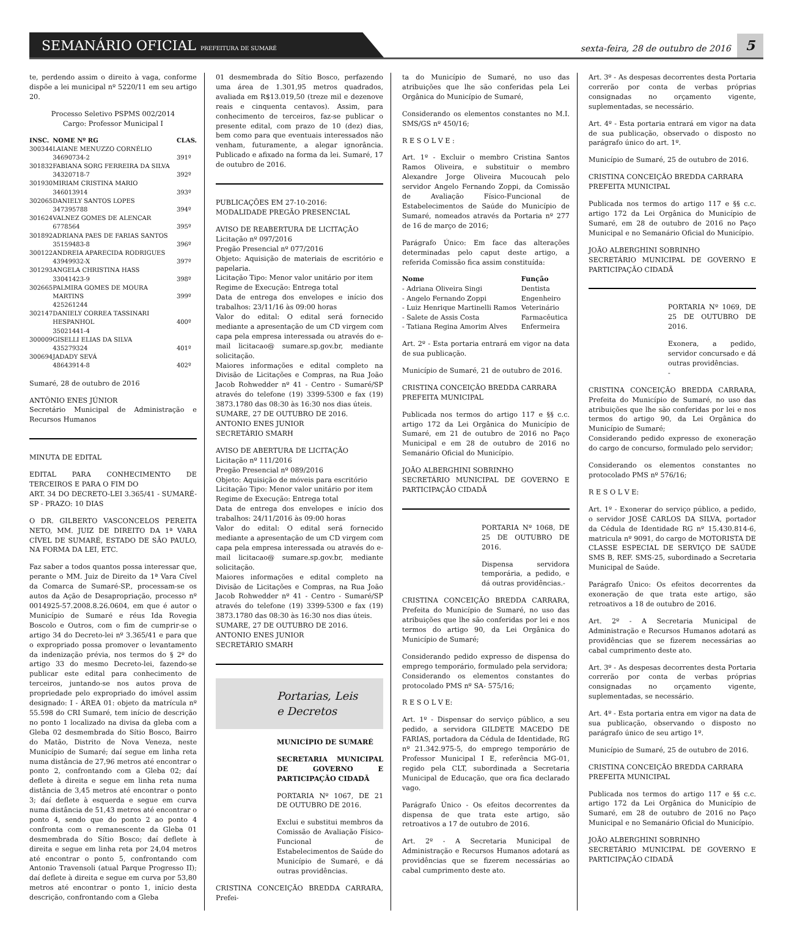SEMANÁRIO OFICIAL PREFEITURA DE SUMARÉ
sexta-feira, 28 de outubro de 2016
5
te, perdendo assim o direito à vaga, conforme dispõe a lei municipal nº 5220/11 em seu artigo 20.
Processo Seletivo PSPMS 002/2014
Cargo: Professor Municipal I
| INSC. | NOME Nº RG | CLAS. |
| --- | --- | --- |
| 300344 | LAIANE MENUZZO CORNÉLIO 34690734-2 | 391º |
| 301832 | FABIANA SORG FERREIRA DA SILVA 34320718-7 | 392º |
| 301930 | MIRIAM CRISTINA MARIO 346013914 | 393º |
| 302065 | DANIELY SANTOS LOPES 347395788 | 394º |
| 301624 | VALNEZ GOMES DE ALENCAR 6778564 | 395º |
| 301892 | ADRIANA PAES DE FARIAS SANTOS 35159483-8 | 396º |
| 300122 | ANDREIA APARECIDA RODRIGUES 43949932-X | 397º |
| 301293 | ANGELA CHRISTINA HASS 33041423-9 | 398º |
| 302665 | PALMIRA GOMES DE MOURA MARTINS 425261244 | 399º |
| 302147 | DANIELY CORREA TASSINARI HESPANHOL 35021441-4 | 400º |
| 300009 | GISELLI ELIAS DA SILVA 435279324 | 401º |
| 300694 | JADADY SEVÁ 48643914-8 | 402º |
Sumaré, 28 de outubro de 2016
ANTÔNIO ENES JÚNIOR
Secretário Municipal de Administração e Recursos Humanos
MINUTA DE EDITAL
EDITAL PARA CONHECIMENTO DE TERCEIROS E PARA O FIM DO
ART. 34 DO DECRETO-LEI 3.365/41 - SUMARÉ-SP - PRAZO: 10 DIAS
O DR. GILBERTO VASCONCELOS PEREITA NETO, MM. JUIZ DE DIREITO DA 1ª VARA CÍVEL DE SUMARÉ, ESTADO DE SÃO PAULO, NA FORMA DA LEI, ETC.
Faz saber a todos quantos possa interessar que, perante o MM. Juiz de Direito da 1ª Vara Cível da Comarca de Sumaré-SP., processam-se os autos da Ação de Desapropriação, processo nº 0014925-57.2008.8.26.0604, em que é autor o Município de Sumaré e réus Ida Rovegia Boscolo e Outros, com o fim de cumprir-se o artigo 34 do Decreto-lei nº 3.365/41 e para que o expropriado possa promover o levantamento da indenização prévia, nos termos do § 2º do artigo 33 do mesmo Decreto-lei, fazendo-se publicar este edital para conhecimento de terceiros, juntando-se nos autos prova de propriedade pelo expropriado do imóvel assim designado: I - ÁREA 01: objeto da matrícula nº 55.598 do CRI Sumaré, tem início de descrição no ponto 1 localizado na divisa da gleba com a Gleba 02 desmembrada do Sítio Bosco, Bairro do Matão, Distrito de Nova Veneza, neste Município de Sumaré; daí segue em linha reta numa distância de 27,96 metros até encontrar o ponto 2, confrontando com a Gleba 02; daí deflete à direita e segue em linha reta numa distância de 3,45 metros até encontrar o ponto 3; daí deflete à esquerda e segue em curva numa distância de 51,43 metros até encontrar o ponto 4, sendo que do ponto 2 ao ponto 4 confronta com o remanescente da Gleba 01 desmembrada do Sítio Bosco; daí deflete à direita e segue em linha reta por 24,04 metros até encontrar o ponto 5, confrontando com Antonio Travensoli (atual Parque Progresso II); daí deflete à direita e segue em curva por 53,80 metros até encontrar o ponto 1, início desta descrição, confrontando com a Gleba
01 desmembrada do Sítio Bosco, perfazendo uma área de 1.301,95 metros quadrados, avaliada em R$13.019,50 (treze mil e dezenove reais e cinquenta centavos). Assim, para conhecimento de terceiros, faz-se publicar o presente edital, com prazo de 10 (dez) dias, bem como para que eventuais interessados não venham, futuramente, a alegar ignorância. Publicado e afixado na forma da lei. Sumaré, 17 de outubro de 2016.
PUBLICAÇÕES EM 27-10-2016:
MODALIDADE PREGÃO PRESENCIAL
AVISO DE REABERTURA DE LICITAÇÃO
Licitação nº 097/2016
Pregão Presencial nº 077/2016
Objeto: Aquisição de materiais de escritório e papelaria.
Licitação Tipo: Menor valor unitário por item
Regime de Execução: Entrega total
Data de entrega dos envelopes e início dos trabalhos: 23/11/16 às 09:00 horas
Valor do edital: O edital será fornecido mediante a apresentação de um CD virgem com capa pela empresa interessada ou através do e-mail licitacao@ sumare.sp.gov.br, mediante solicitação.
Maiores informações e edital completo na Divisão de Licitações e Compras, na Rua João Jacob Rohwedder nº 41 - Centro - Sumaré/SP através do telefone (19) 3399-5300 e fax (19) 3873.1780 das 08:30 às 16:30 nos dias úteis.
SUMARE, 27 DE OUTUBRO DE 2016.
ANTONIO ENES JUNIOR
SECRETÁRIO SMARH
AVISO DE ABERTURA DE LICITAÇÃO
Licitação nº 111/2016
Pregão Presencial nº 089/2016
Objeto: Aquisição de móveis para escritório
Licitação Tipo: Menor valor unitário por item
Regime de Execução: Entrega total
Data de entrega dos envelopes e início dos trabalhos: 24/11/2016 às 09:00 horas
Valor do edital: O edital será fornecido mediante a apresentação de um CD virgem com capa pela empresa interessada ou através do e-mail licitacao@ sumare.sp.gov.br, mediante solicitação.
Maiores informações e edital completo na Divisão de Licitações e Compras, na Rua João Jacob Rohwedder nº 41 - Centro - Sumaré/SP através do telefone (19) 3399-5300 e fax (19) 3873.1780 das 08:30 às 16:30 nos dias úteis.
SUMARE, 27 DE OUTUBRO DE 2016.
ANTONIO ENES JUNIOR
SECRETÁRIO SMARH
Portarias, Leis
e Decretos
MUNICÍPIO DE SUMARÉ
SECRETARIA MUNICIPAL DE GOVERNO E PARTICIPAÇÃO CIDADÃ
PORTARIA Nº 1067, DE 21 DE OUTUBRO DE 2016.
Exclui e substitui membros da Comissão de Avaliação Físico-Funcional de Estabelecimentos de Saúde do Município de Sumaré, e dá outras providências.
CRISTINA CONCEIÇÃO BREDDA CARRARA, Prefei-
ta do Município de Sumaré, no uso das atribuições que lhe são conferidas pela Lei Orgânica do Município de Sumaré,
Considerando os elementos constantes no M.I. SMS/GS nº 450/16;
R E S O L V E :
Art. 1º - Excluir o membro Cristina Santos Ramos Oliveira, e substituir o membro Alexandre Jorge Oliveira Mucoucah pelo servidor Angelo Fernando Zoppi, da Comissão de Avaliação Físico-Funcional de Estabelecimentos de Saúde do Município de Sumaré, nomeados através da Portaria nº 277 de 16 de março de 2016;
Parágrafo Único: Em face das alterações determinadas pelo caput deste artigo, a referida Comissão fica assim constituída:
| Nome | Função |
| --- | --- |
| - Adriana Oliveira Singi | Dentista |
| - Angelo Fernando Zoppi | Engenheiro |
| - Luiz Henrique Martinelli Ramos | Veterinário |
| - Salete de Assis Costa | Farmacêutica |
| - Tatiana Regina Amorim Alves | Enfermeira |
Art. 2º - Esta portaria entrará em vigor na data de sua publicação.
Município de Sumaré, 21 de outubro de 2016.
CRISTINA CONCEIÇÃO BREDDA CARRARA
PREFEITA MUNICIPAL
Publicada nos termos do artigo 117 e §§ c.c. artigo 172 da Lei Orgânica do Município de Sumaré, em 21 de outubro de 2016 no Paço Municipal e em 28 de outubro de 2016 no Semanário Oficial do Município.
JOÃO ALBERGHINI SOBRINHO
SECRETÁRIO MUNICIPAL DE GOVERNO E PARTICIPAÇÃO CIDADÃ
PORTARIA Nº 1068, DE 25 DE OUTUBRO DE 2016.
Dispensa servidora temporária, a pedido, e dá outras providências.-
CRISTINA CONCEIÇÃO BREDDA CARRARA, Prefeita do Município de Sumaré, no uso das atribuições que lhe são conferidas por lei e nos termos do artigo 90, da Lei Orgânica do Município de Sumaré;
Considerando pedido expresso de dispensa do emprego temporário, formulado pela servidora;
Considerando os elementos constantes do protocolado PMS nº SA- 575/16;
R E S O L V E:
Art. 1º - Dispensar do serviço público, a seu pedido, a servidora GILDETE MACEDO DE FARIAS, portadora da Cédula de Identidade, RG nº 21.342.975-5, do emprego temporário de Professor Municipal I E, referência MG-01, regido pela CLT, subordinada a Secretaria Municipal de Educação, que ora fica declarado vago.
Parágrafo Único - Os efeitos decorrentes da dispensa de que trata este artigo, são retroativos a 17 de outubro de 2016.
Art. 2º - A Secretaria Municipal de Administração e Recursos Humanos adotará as providências que se fizerem necessárias ao cabal cumprimento deste ato.
Art. 3º - As despesas decorrentes desta Portaria correrão por conta de verbas próprias consignadas no orçamento vigente, suplementadas, se necessário.
Art. 4º - Esta portaria entrará em vigor na data de sua publicação, observado o disposto no parágrafo único do art. 1º.
Município de Sumaré, 25 de outubro de 2016.
CRISTINA CONCEIÇÃO BREDDA CARRARA
PREFEITA MUNICIPAL
Publicada nos termos do artigo 117 e §§ c.c. artigo 172 da Lei Orgânica do Município de Sumaré, em 28 de outubro de 2016 no Paço Municipal e no Semanário Oficial do Município.
JOÃO ALBERGHINI SOBRINHO
SECRETÁRIO MUNICIPAL DE GOVERNO E PARTICIPAÇÃO CIDADÃ
PORTARIA Nº 1069, DE 25 DE OUTUBRO DE 2016.
Exonera, a pedido, servidor concursado e dá outras providências.
-
CRISTINA CONCEIÇÃO BREDDA CARRARA, Prefeita do Município de Sumaré, no uso das atribuições que lhe são conferidas por lei e nos termos do artigo 90, da Lei Orgânica do Município de Sumaré;
Considerando pedido expresso de exoneração do cargo de concurso, formulado pelo servidor;
Considerando os elementos constantes no protocolado PMS nº 576/16;
R E S O L V E:
Art. 1º - Exonerar do serviço público, a pedido, o servidor JOSÉ CARLOS DA SILVA, portador da Cédula de Identidade RG nº 15.430.814-6, matricula nº 9091, do cargo de MOTORISTA DE CLASSE ESPECIAL DE SERVIÇO DE SAÚDE SMS B, REF. SMS-25, subordinado a Secretaria Municipal de Saúde.
Parágrafo Único: Os efeitos decorrentes da exoneração de que trata este artigo, são retroativos a 18 de outubro de 2016.
Art. 2º - A Secretaria Municipal de Administração e Recursos Humanos adotará as providências que se fizerem necessárias ao cabal cumprimento deste ato.
Art. 3º - As despesas decorrentes desta Portaria correrão por conta de verbas próprias consignadas no orçamento vigente, suplementadas, se necessário.
Art. 4º - Esta portaria entra em vigor na data de sua publicação, observando o disposto no parágrafo único de seu artigo 1º.
Município de Sumaré, 25 de outubro de 2016.
CRISTINA CONCEIÇÃO BREDDA CARRARA
PREFEITA MUNICIPAL
Publicada nos termos do artigo 117 e §§ c.c. artigo 172 da Lei Orgânica do Município de Sumaré, em 28 de outubro de 2016 no Paço Municipal e no Semanário Oficial do Município.
JOÃO ALBERGHINI SOBRINHO
SECRETÁRIO MUNICIPAL DE GOVERNO E PARTICIPAÇÃO CIDADÃ